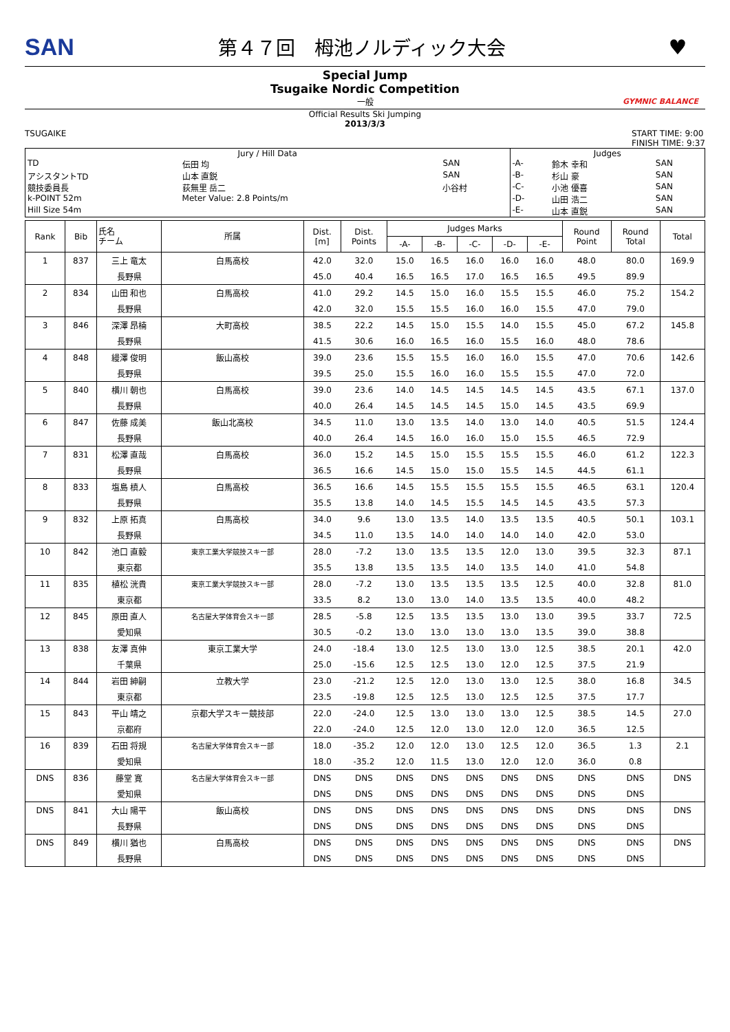SAN 第４７回　栂池ノルディック大会 ♥
Special Jump
Tsugaike Nordic Competition
一般
GYMNIC BALANCE
Official Results Ski Jumping
2013/3/3
TSUGAIKE START TIME: 9:00
FINISH TIME: 9:37
| Jury / Hill Data | | | Judges | | | |
| TD | 伝田 均 | SAN | -A- | 鈴木 幸和 | | SAN |
| アシスタントTD | 山本 直鋭 | SAN | -B- | 杉山 豪 | | SAN |
| 競技委員長 | 荻無里 岳二 | 小谷村 | -C- | 小池 優喜 | | SAN |
| k-POINT 52m | Meter Value: 2.8 Points/m | | -D- | 山田 浩二 | | SAN |
| Hill Size 54m | | | -E- | 山本 直鋭 | | SAN |
| Rank | Bib | 氏名 チーム | 所属 | Dist. [m] | Dist. Points | Judges Marks | | | | | Round Point | Round Total | Total |
| --- | --- | --- | --- | --- | --- | --- | --- | --- | --- | --- | --- | --- | --- |
| | | | | | | -A- | -B- | -C- | -D- | -E- | | | |
| 1 | 837 | 三上 竜太 | 白馬高校 | 42.0 | 32.0 | 15.0 | 16.5 | 16.0 | 16.0 | 16.0 | 48.0 | 80.0 | 169.9 |
| | | 長野県 | | 45.0 | 40.4 | 16.5 | 16.5 | 17.0 | 16.5 | 16.5 | 49.5 | 89.9 | |
| 2 | 834 | 山田 和也 | 白馬高校 | 41.0 | 29.2 | 14.5 | 15.0 | 16.0 | 15.5 | 15.5 | 46.0 | 75.2 | 154.2 |
| | | 長野県 | | 42.0 | 32.0 | 15.5 | 15.5 | 16.0 | 16.0 | 15.5 | 47.0 | 79.0 | |
| 3 | 846 | 深澤 昂楠 | 大町高校 | 38.5 | 22.2 | 14.5 | 15.0 | 15.5 | 14.0 | 15.5 | 45.0 | 67.2 | 145.8 |
| | | 長野県 | | 41.5 | 30.6 | 16.0 | 16.5 | 16.0 | 15.5 | 16.0 | 48.0 | 78.6 | |
| 4 | 848 | 縵澤 俊明 | 飯山高校 | 39.0 | 23.6 | 15.5 | 15.5 | 16.0 | 16.0 | 15.5 | 47.0 | 70.6 | 142.6 |
| | | 長野県 | | 39.5 | 25.0 | 15.5 | 16.0 | 16.0 | 15.5 | 15.5 | 47.0 | 72.0 | |
| 5 | 840 | 横川 朝也 | 白馬高校 | 39.0 | 23.6 | 14.0 | 14.5 | 14.5 | 14.5 | 14.5 | 43.5 | 67.1 | 137.0 |
| | | 長野県 | | 40.0 | 26.4 | 14.5 | 14.5 | 14.5 | 15.0 | 14.5 | 43.5 | 69.9 | |
| 6 | 847 | 佐藤 成美 | 飯山北高校 | 34.5 | 11.0 | 13.0 | 13.5 | 14.0 | 13.0 | 14.0 | 40.5 | 51.5 | 124.4 |
| | | 長野県 | | 40.0 | 26.4 | 14.5 | 16.0 | 16.0 | 15.0 | 15.5 | 46.5 | 72.9 | |
| 7 | 831 | 松澤 直哉 | 白馬高校 | 36.0 | 15.2 | 14.5 | 15.0 | 15.5 | 15.5 | 15.5 | 46.0 | 61.2 | 122.3 |
| | | 長野県 | | 36.5 | 16.6 | 14.5 | 15.0 | 15.0 | 15.5 | 14.5 | 44.5 | 61.1 | |
| 8 | 833 | 塩島 槙人 | 白馬高校 | 36.5 | 16.6 | 14.5 | 15.5 | 15.5 | 15.5 | 15.5 | 46.5 | 63.1 | 120.4 |
| | | 長野県 | | 35.5 | 13.8 | 14.0 | 14.5 | 15.5 | 14.5 | 14.5 | 43.5 | 57.3 | |
| 9 | 832 | 上原 拓真 | 白馬高校 | 34.0 | 9.6 | 13.0 | 13.5 | 14.0 | 13.5 | 13.5 | 40.5 | 50.1 | 103.1 |
| | | 長野県 | | 34.5 | 11.0 | 13.5 | 14.0 | 14.0 | 14.0 | 14.0 | 42.0 | 53.0 | |
| 10 | 842 | 池口 直毅 | 東京工業大学競技スキー部 | 28.0 | -7.2 | 13.0 | 13.5 | 13.5 | 12.0 | 13.0 | 39.5 | 32.3 | 87.1 |
| | | 東京都 | | 35.5 | 13.8 | 13.5 | 13.5 | 14.0 | 13.5 | 14.0 | 41.0 | 54.8 | |
| 11 | 835 | 植松 洸貴 | 東京工業大学競技スキー部 | 28.0 | -7.2 | 13.0 | 13.5 | 13.5 | 13.5 | 12.5 | 40.0 | 32.8 | 81.0 |
| | | 東京都 | | 33.5 | 8.2 | 13.0 | 13.0 | 14.0 | 13.5 | 13.5 | 40.0 | 48.2 | |
| 12 | 845 | 原田 直人 | 名古屋大学体育会スキー部 | 28.5 | -5.8 | 12.5 | 13.5 | 13.5 | 13.0 | 13.0 | 39.5 | 33.7 | 72.5 |
| | | 愛知県 | | 30.5 | -0.2 | 13.0 | 13.0 | 13.0 | 13.0 | 13.5 | 39.0 | 38.8 | |
| 13 | 838 | 友澤 真伸 | 東京工業大学 | 24.0 | -18.4 | 13.0 | 12.5 | 13.0 | 13.0 | 12.5 | 38.5 | 20.1 | 42.0 |
| | | 千葉県 | | 25.0 | -15.6 | 12.5 | 12.5 | 13.0 | 12.0 | 12.5 | 37.5 | 21.9 | |
| 14 | 844 | 岩田 紳嗣 | 立教大学 | 23.0 | -21.2 | 12.5 | 12.0 | 13.0 | 13.0 | 12.5 | 38.0 | 16.8 | 34.5 |
| | | 東京都 | | 23.5 | -19.8 | 12.5 | 12.5 | 13.0 | 12.5 | 12.5 | 37.5 | 17.7 | |
| 15 | 843 | 平山 靖之 | 京都大学スキー競技部 | 22.0 | -24.0 | 12.5 | 13.0 | 13.0 | 13.0 | 12.5 | 38.5 | 14.5 | 27.0 |
| | | 京都府 | | 22.0 | -24.0 | 12.5 | 12.0 | 13.0 | 12.0 | 12.0 | 36.5 | 12.5 | |
| 16 | 839 | 石田 将規 | 名古屋大学体育会スキー部 | 18.0 | -35.2 | 12.0 | 12.0 | 13.0 | 12.5 | 12.0 | 36.5 | 1.3 | 2.1 |
| | | 愛知県 | | 18.0 | -35.2 | 12.0 | 11.5 | 13.0 | 12.0 | 12.0 | 36.0 | 0.8 | |
| DNS | 836 | 藤堂 寛 | 名古屋大学体育会スキー部 | DNS | DNS | DNS | DNS | DNS | DNS | DNS | DNS | DNS | DNS |
| | | 愛知県 | | DNS | DNS | DNS | DNS | DNS | DNS | DNS | DNS | DNS | |
| DNS | 841 | 大山 陽平 | 飯山高校 | DNS | DNS | DNS | DNS | DNS | DNS | DNS | DNS | DNS | DNS |
| | | 長野県 | | DNS | DNS | DNS | DNS | DNS | DNS | DNS | DNS | DNS | |
| DNS | 849 | 横川 猶也 | 白馬高校 | DNS | DNS | DNS | DNS | DNS | DNS | DNS | DNS | DNS | DNS |
| | | 長野県 | | DNS | DNS | DNS | DNS | DNS | DNS | DNS | DNS | DNS | |